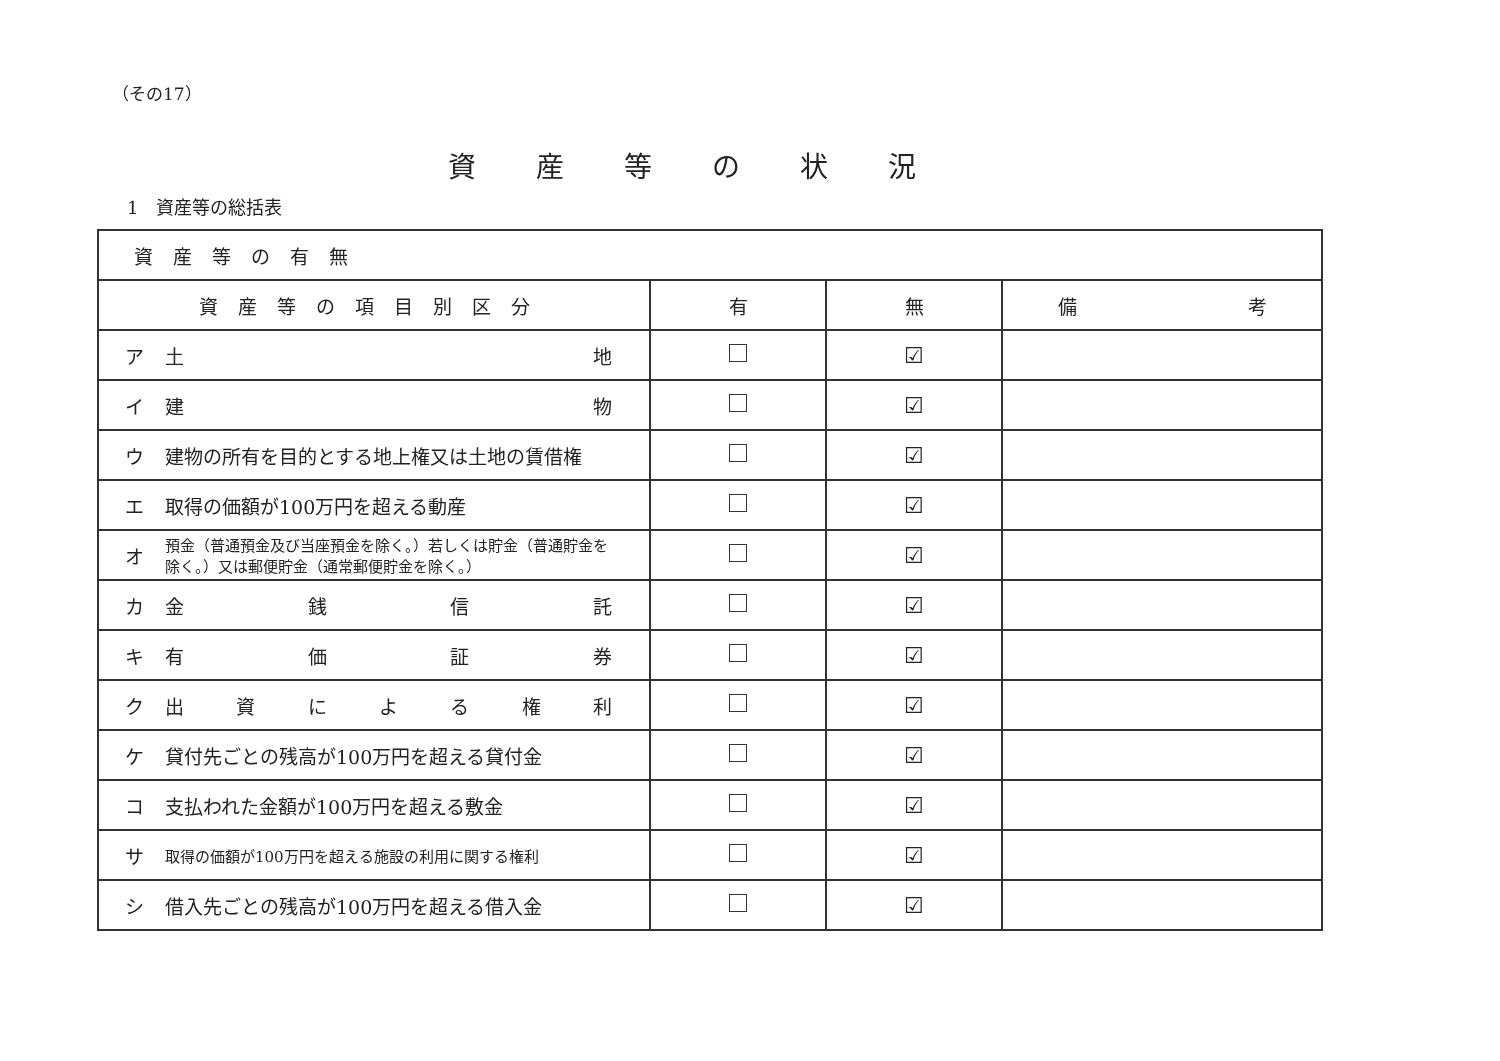（その17）
資産等の状況
1　資産等の総括表
| 資産等の有無 | | | |
| 資産等の項目別区分 | 有 | 無 | 備 考 |
| ア 土 地 | | ☑ | |
| イ 建 物 | | ☑ | |
| ウ 建物の所有を目的とする地上権又は土地の賃借権 | | ☑ | |
| エ 取得の価額が100万円を超える動産 | | ☑ | |
| オ 預金（普通預金及び当座預金を除く。）若しくは貯金（普通貯金を除く。）又は郵便貯金（通常郵便貯金を除く。） | | ☑ | |
| カ 金 銭 信 託 | | ☑ | |
| キ 有 価 証 券 | | ☑ | |
| ク 出 資 に よ る 権 利 | | ☑ | |
| ケ 貸付先ごとの残高が100万円を超える貸付金 | | ☑ | |
| コ 支払われた金額が100万円を超える敷金 | | ☑ | |
| サ 取得の価額が100万円を超える施設の利用に関する権利 | | ☑ | |
| シ 借入先ごとの残高が100万円を超える借入金 | | ☑ | |